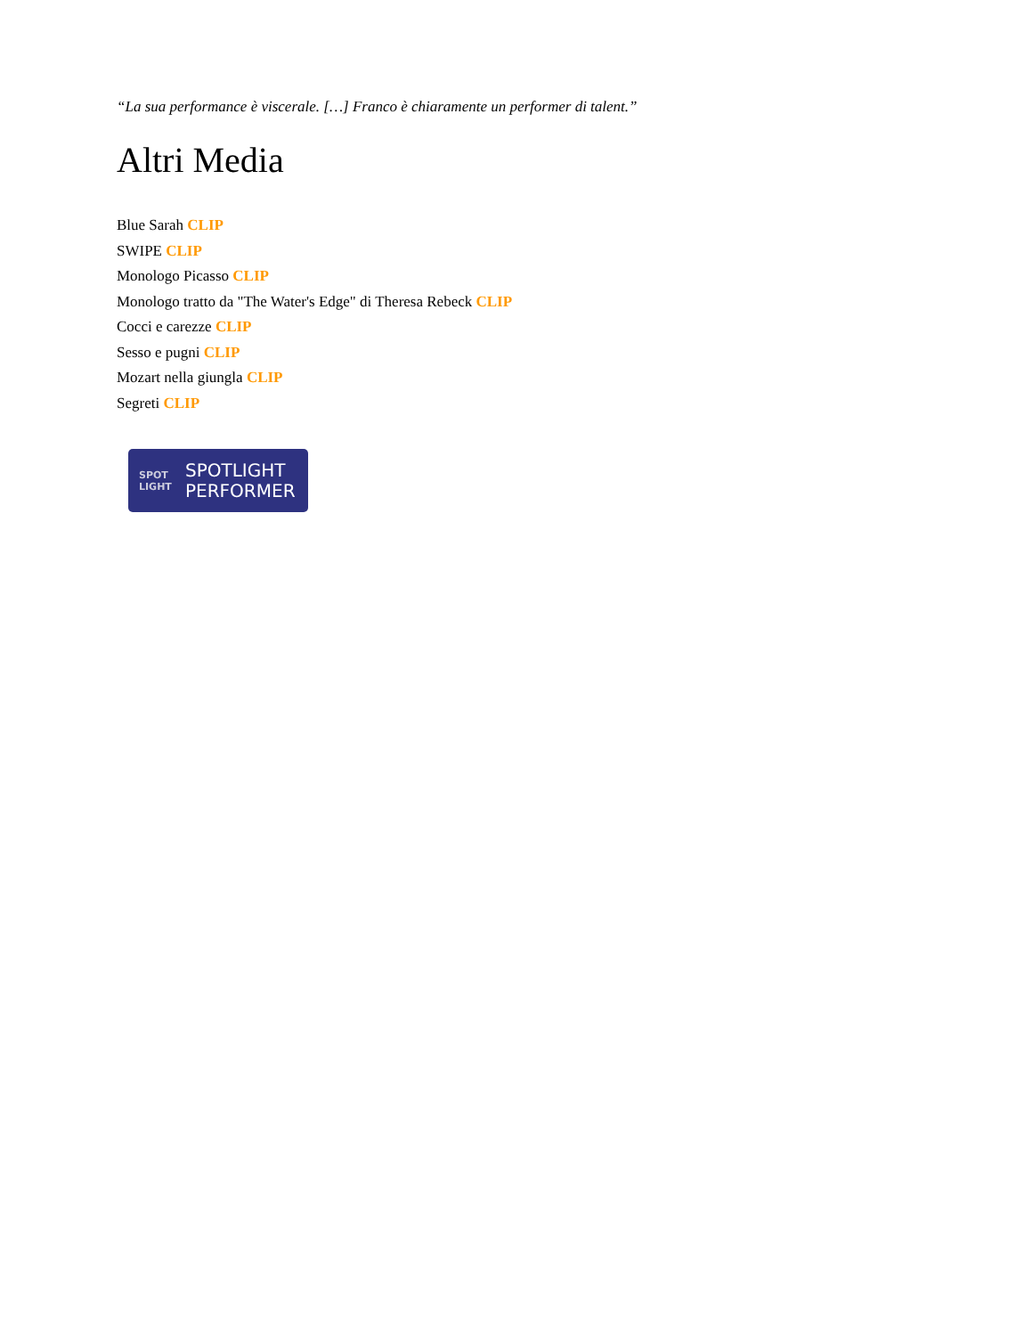“La sua performance è viscerale. […] Franco è chiaramente un performer di talent.”
Altri Media
Blue Sarah CLIP
SWIPE CLIP
Monologo Picasso CLIP
Monologo tratto da "The Water's Edge" di Theresa Rebeck CLIP
Cocci e carezze CLIP
Sesso e pugni CLIP
Mozart nella giungla CLIP
Segreti CLIP
SPOT
LIGHT
SPOTLIGHT
PERFORMER